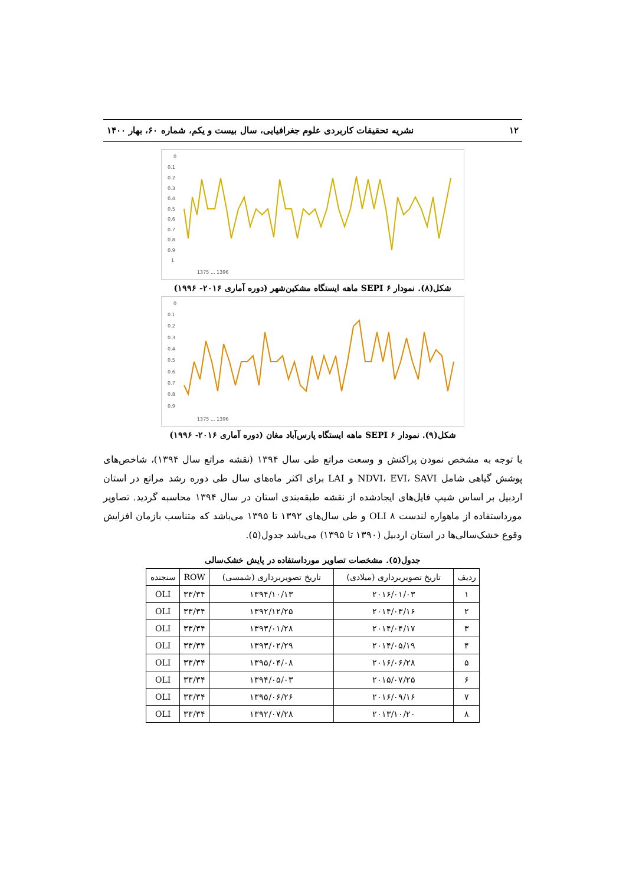۱۲ نشریه تحقیقات کاربردی علوم جغرافیایی، سال بیست و یکم، شماره ۶۰، بهار ۱۴۰۰
0
0.1
0.2
0.3
0.4
0.5
0.6
0.7
0.8
0.9
1
1375 ... 1396
شکل(۸). نمودار SEPI ۶ ماهه ایستگاه مشکین‌شهر (دوره آماری ۲۰۱۶- ۱۹۹۶)
0
0.1
0.2
0.3
0.4
0.5
0.6
0.7
0.8
0.9
1375 ... 1396
شکل(۹). نمودار SEPI ۶ ماهه ایستگاه پارس‌آباد مغان (دوره آماری ۲۰۱۶- ۱۹۹۶)
با توجه به مشخص نمودن پراکنش و وسعت مراتع طی سال ۱۳۹۴ (نقشه مراتع سال ۱۳۹۴)، شاخص‌های پوشش گیاهی شامل NDVI، EVI، SAVI و LAI برای اکثر ماه‌های سال طی دوره رشد مراتع در استان اردبیل بر اساس شیپ فایل‌های ایجادشده از نقشه طبقه‌بندی استان در سال ۱۳۹۴ محاسبه گردید. تصاویر مورداستفاده از ماهواره لندست ۸ OLI و طی سال‌های ۱۳۹۲ تا ۱۳۹۵ می‌باشد که متناسب بازمان افزایش وقوع خشک‌سالی‌ها در استان اردبیل (۱۳۹۰ تا ۱۳۹۵) می‌باشد جدول(۵).
جدول(۵). مشخصات تصاویر مورداستفاده در پایش خشک‌سالی
| ردیف | تاریخ تصویربرداری (میلادی) | تاریخ تصویربرداری (شمسی) | ROW | سنجنده |
| --- | --- | --- | --- | --- |
| ۱ | ۲۰۱۶/۰۱/۰۳ | ۱۳۹۴/۱۰/۱۳ | ۳۳/۳۴ | OLI |
| ۲ | ۲۰۱۴/۰۳/۱۶ | ۱۳۹۲/۱۲/۲۵ | ۳۳/۳۴ | OLI |
| ۳ | ۲۰۱۴/۰۴/۱۷ | ۱۳۹۳/۰۱/۲۸ | ۳۳/۳۴ | OLI |
| ۴ | ۲۰۱۴/۰۵/۱۹ | ۱۳۹۳/۰۲/۲۹ | ۳۳/۳۴ | OLI |
| ۵ | ۲۰۱۶/۰۶/۲۸ | ۱۳۹۵/۰۴/۰۸ | ۳۳/۳۴ | OLI |
| ۶ | ۲۰۱۵/۰۷/۲۵ | ۱۳۹۴/۰۵/۰۳ | ۳۳/۳۴ | OLI |
| ۷ | ۲۰۱۶/۰۹/۱۶ | ۱۳۹۵/۰۶/۲۶ | ۳۳/۳۴ | OLI |
| ۸ | ۲۰۱۳/۱۰/۲۰ | ۱۳۹۲/۰۷/۲۸ | ۳۳/۳۴ | OLI |